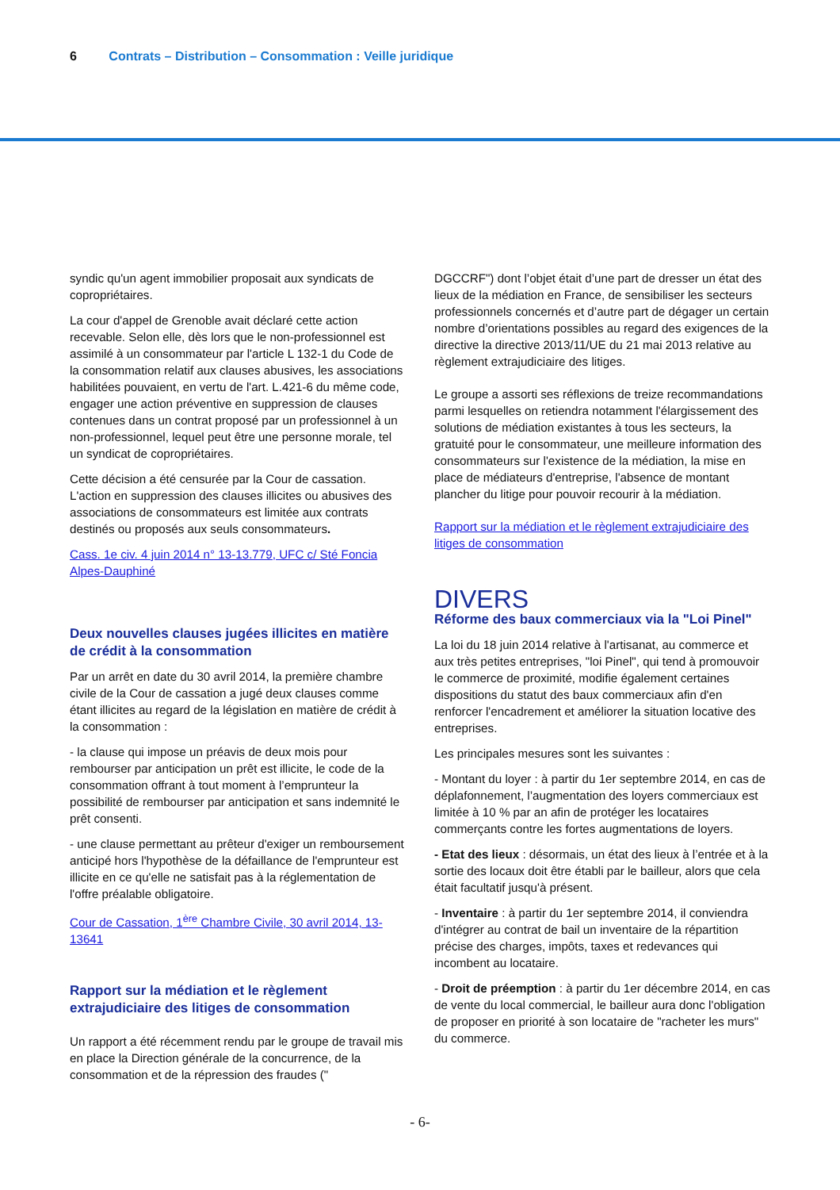6 Contrats – Distribution – Consommation : Veille juridique
syndic qu'un agent immobilier proposait aux syndicats de copropriétaires.
La cour d'appel de Grenoble avait déclaré cette action recevable. Selon elle, dès lors que le non-professionnel est assimilé à un consommateur par l'article L 132-1 du Code de la consommation relatif aux clauses abusives, les associations habilitées pouvaient, en vertu de l'art. L.421-6 du même code, engager une action préventive en suppression de clauses contenues dans un contrat proposé par un professionnel à un non-professionnel, lequel peut être une personne morale, tel un syndicat de copropriétaires.
Cette décision a été censurée par la Cour de cassation. L'action en suppression des clauses illicites ou abusives des associations de consommateurs est limitée aux contrats destinés ou proposés aux seuls consommateurs.
Cass. 1e civ. 4 juin 2014 n° 13-13.779, UFC c/ Sté Foncia Alpes-Dauphiné
Deux nouvelles clauses jugées illicites en matière de crédit à la consommation
Par un arrêt en date du 30 avril 2014, la première chambre civile de la Cour de cassation a jugé deux clauses comme étant illicites au regard de la législation en matière de crédit à la consommation :
- la clause qui impose un préavis de deux mois pour rembourser par anticipation un prêt est illicite, le code de la consommation offrant à tout moment à l’emprunteur la possibilité de rembourser par anticipation et sans indemnité le prêt consenti.
- une clause permettant au prêteur d'exiger un remboursement anticipé hors l'hypothèse de la défaillance de l'emprunteur est illicite en ce qu'elle ne satisfait pas à la réglementation de l'offre préalable obligatoire.
Cour de Cassation, 1<sup>ère</sup> Chambre Civile, 30 avril 2014, 13-13641
Rapport sur la médiation et le règlement extrajudiciaire des litiges de consommation
Un rapport a été récemment rendu par le groupe de travail mis en place la Direction générale de la concurrence, de la consommation et de la répression des fraudes ("
DGCCRF") dont l’objet était d’une part de dresser un état des lieux de la médiation en France, de sensibiliser les secteurs professionnels concernés et d’autre part de dégager un certain nombre d’orientations possibles au regard des exigences de la directive la directive 2013/11/UE du 21 mai 2013 relative au règlement extrajudiciaire des litiges.
Le groupe a assorti ses réflexions de treize recommandations parmi lesquelles on retiendra notamment l'élargissement des solutions de médiation existantes à tous les secteurs, la gratuité pour le consommateur, une meilleure information des consommateurs sur l'existence de la médiation, la mise en place de médiateurs d'entreprise, l'absence de montant plancher du litige pour pouvoir recourir à la médiation.
Rapport sur la médiation et le règlement extrajudiciaire des litiges de consommation
DIVERS
Réforme des baux commerciaux via la "Loi Pinel"
La loi du 18 juin 2014 relative à l'artisanat, au commerce et aux très petites entreprises, "loi Pinel", qui tend à promouvoir le commerce de proximité, modifie également certaines dispositions du statut des baux commerciaux afin d'en renforcer l'encadrement et améliorer la situation locative des entreprises.
Les principales mesures sont les suivantes :
- Montant du loyer : à partir du 1er septembre 2014, en cas de déplafonnement, l’augmentation des loyers commerciaux est limitée à 10 % par an afin de protéger les locataires commerçants contre les fortes augmentations de loyers.
- Etat des lieux : désormais, un état des lieux à l’entrée et à la sortie des locaux doit être établi par le bailleur, alors que cela était facultatif jusqu'à présent.
- Inventaire : à partir du 1er septembre 2014, il conviendra d'intégrer au contrat de bail un inventaire de la répartition précise des charges, impôts, taxes et redevances qui incombent au locataire.
- Droit de préemption : à partir du 1er décembre 2014, en cas de vente du local commercial, le bailleur aura donc l'obligation de proposer en priorité à son locataire de "racheter les murs" du commerce.
- 6-